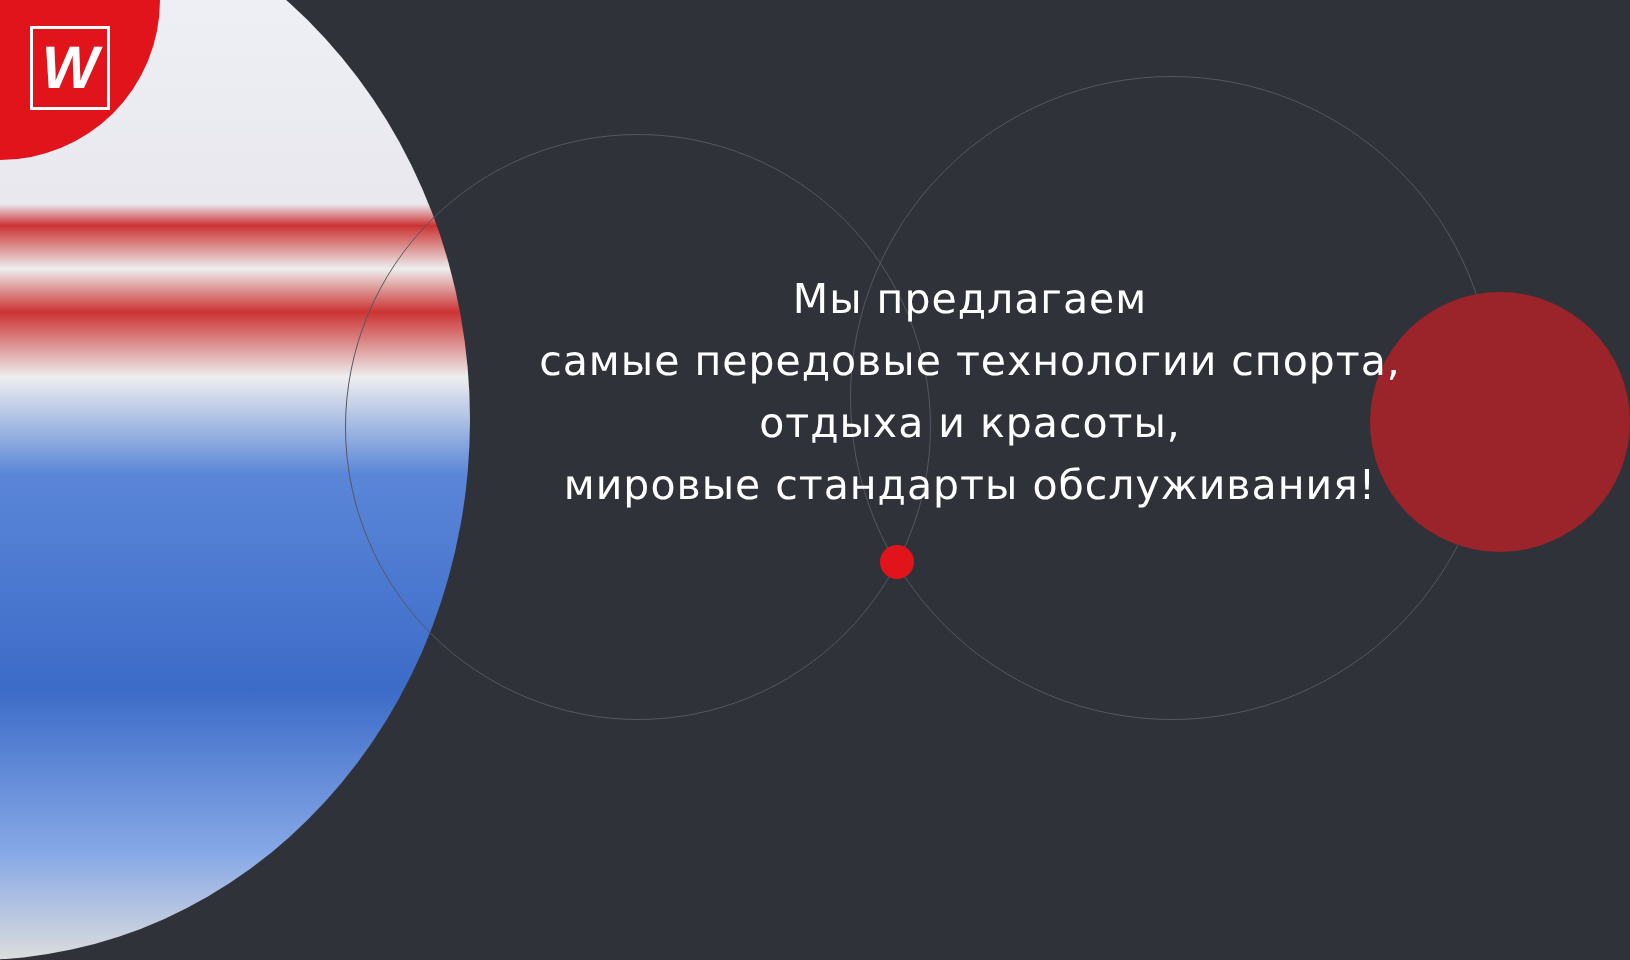W
Мы предлагаем
самые передовые технологии спорта,
отдыха и красоты,
мировые стандарты обслуживания!